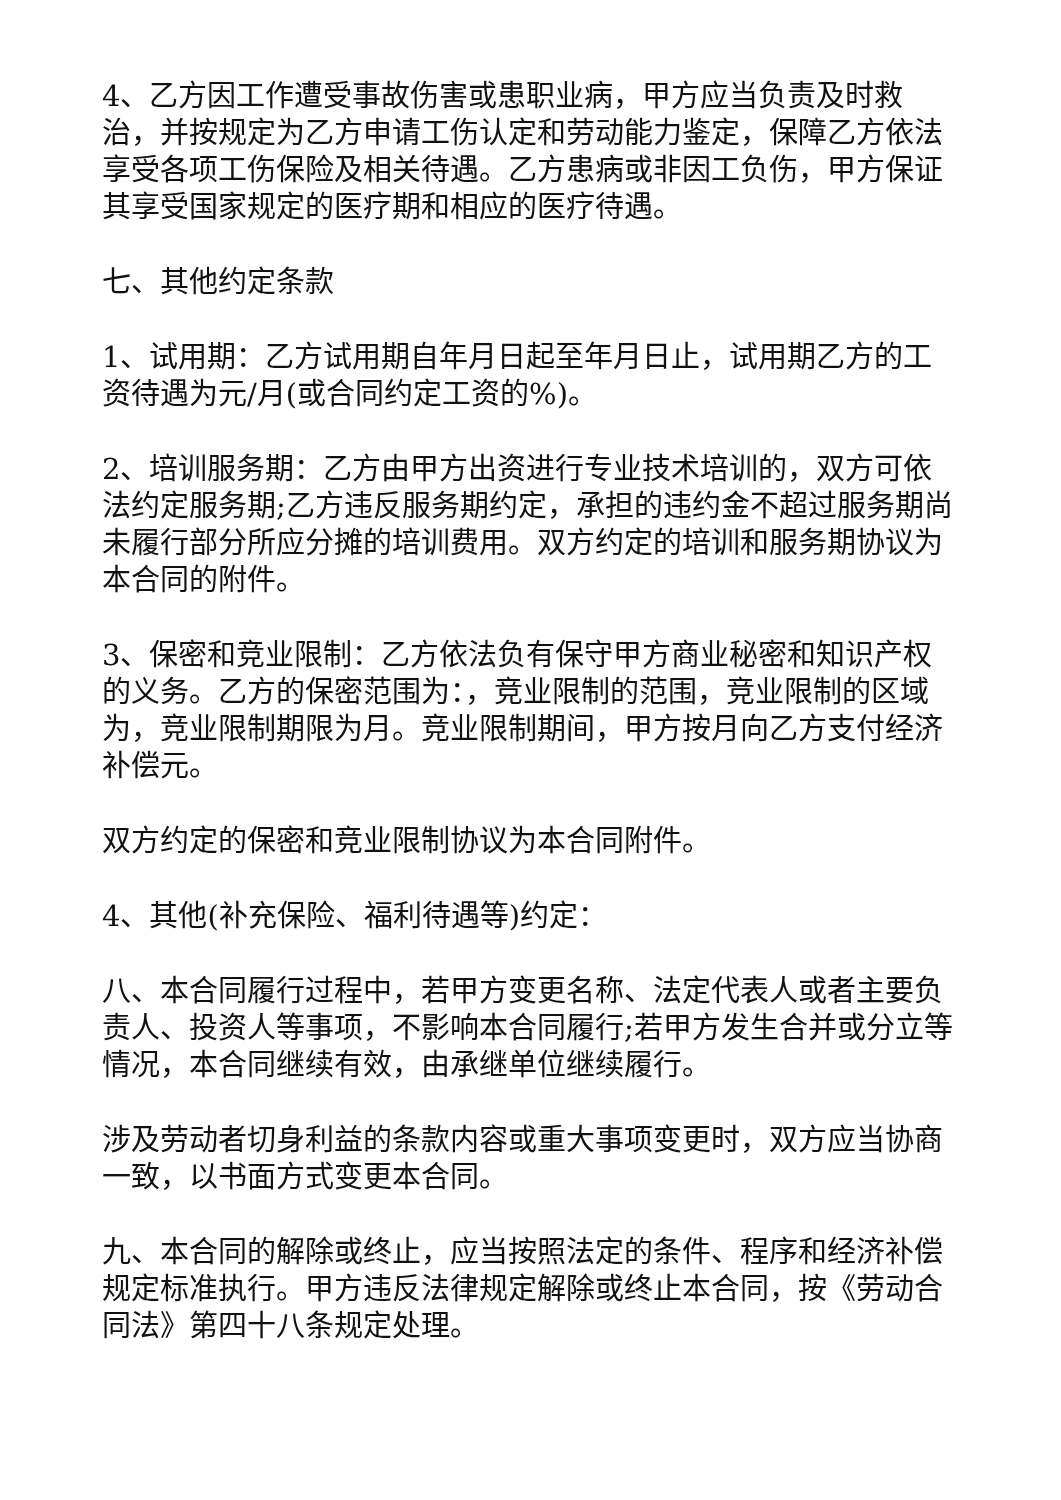4、乙方因工作遭受事故伤害或患职业病，甲方应当负责及时救治，并按规定为乙方申请工伤认定和劳动能力鉴定，保障乙方依法享受各项工伤保险及相关待遇。乙方患病或非因工负伤，甲方保证其享受国家规定的医疗期和相应的医疗待遇。
七、其他约定条款
1、试用期：乙方试用期自年月日起至年月日止，试用期乙方的工资待遇为元/月(或合同约定工资的%)。
2、培训服务期：乙方由甲方出资进行专业技术培训的，双方可依法约定服务期;乙方违反服务期约定，承担的违约金不超过服务期尚未履行部分所应分摊的培训费用。双方约定的培训和服务期协议为本合同的附件。
3、保密和竞业限制：乙方依法负有保守甲方商业秘密和知识产权的义务。乙方的保密范围为：，竞业限制的范围，竞业限制的区域为，竞业限制期限为月。竞业限制期间，甲方按月向乙方支付经济补偿元。
双方约定的保密和竞业限制协议为本合同附件。
4、其他(补充保险、福利待遇等)约定：
八、本合同履行过程中，若甲方变更名称、法定代表人或者主要负责人、投资人等事项，不影响本合同履行;若甲方发生合并或分立等情况，本合同继续有效，由承继单位继续履行。
涉及劳动者切身利益的条款内容或重大事项变更时，双方应当协商一致，以书面方式变更本合同。
九、本合同的解除或终止，应当按照法定的条件、程序和经济补偿规定标准执行。甲方违反法律规定解除或终止本合同，按《劳动合同法》第四十八条规定处理。